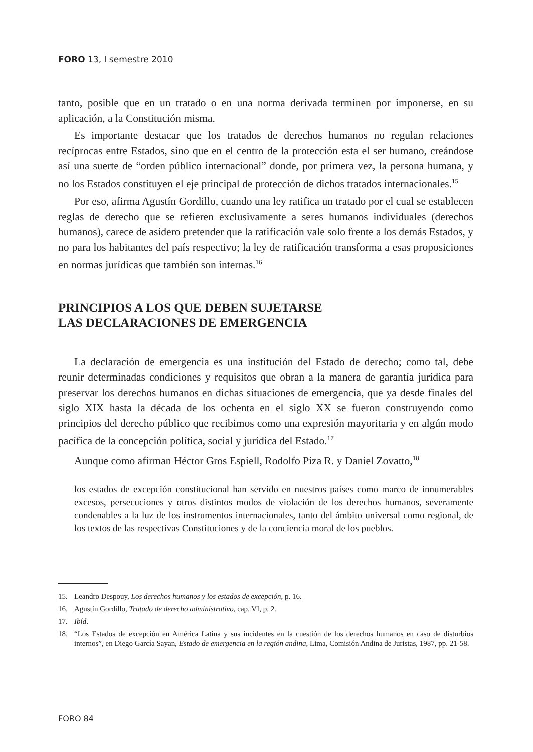FORO 13, I semestre 2010
tanto, posible que en un tratado o en una norma derivada terminen por imponerse, en su aplicación, a la Constitución misma.
Es importante destacar que los tratados de derechos humanos no regulan relaciones recíprocas entre Estados, sino que en el centro de la protección esta el ser humano, creándose así una suerte de “orden público internacional” donde, por primera vez, la persona humana, y no los Estados constituyen el eje principal de protección de dichos tratados internacionales.<sup>15</sup>
Por eso, afirma Agustín Gordillo, cuando una ley ratifica un tratado por el cual se establecen reglas de derecho que se refieren exclusivamente a seres humanos individuales (derechos humanos), carece de asidero pretender que la ratificación vale solo frente a los demás Estados, y no para los habitantes del país respectivo; la ley de ratificación transforma a esas proposiciones en normas jurídicas que también son internas.<sup>16</sup>
PRINCIPIOS A LOS QUE DEBEN SUJETARSE
LAS DECLARACIONES DE EMERGENCIA
La declaración de emergencia es una institución del Estado de derecho; como tal, debe reunir determinadas condiciones y requisitos que obran a la manera de garantía jurídica para preservar los derechos humanos en dichas situaciones de emergencia, que ya desde finales del siglo XIX hasta la década de los ochenta en el siglo XX se fueron construyendo como principios del derecho público que recibimos como una expresión mayoritaria y en algún modo pacífica de la concepción política, social y jurídica del Estado.<sup>17</sup>
Aunque como afirman Héctor Gros Espiell, Rodolfo Piza R. y Daniel Zovatto,<sup>18</sup>
los estados de excepción constitucional han servido en nuestros países como marco de innumerables excesos, persecuciones y otros distintos modos de violación de los derechos humanos, severamente condenables a la luz de los instrumentos internacionales, tanto del ámbito universal como regional, de los textos de las respectivas Constituciones y de la conciencia moral de los pueblos.
15. Leandro Despouy, Los derechos humanos y los estados de excepción, p. 16.
16. Agustín Gordillo, Tratado de derecho administrativo, cap. VI, p. 2.
17. Ibíd.
18. “Los Estados de excepción en América Latina y sus incidentes en la cuestión de los derechos humanos en caso de disturbios internos”, en Diego García Sayan, Estado de emergencia en la región andina, Lima, Comisión Andina de Juristas, 1987, pp. 21-58.
FORO 84